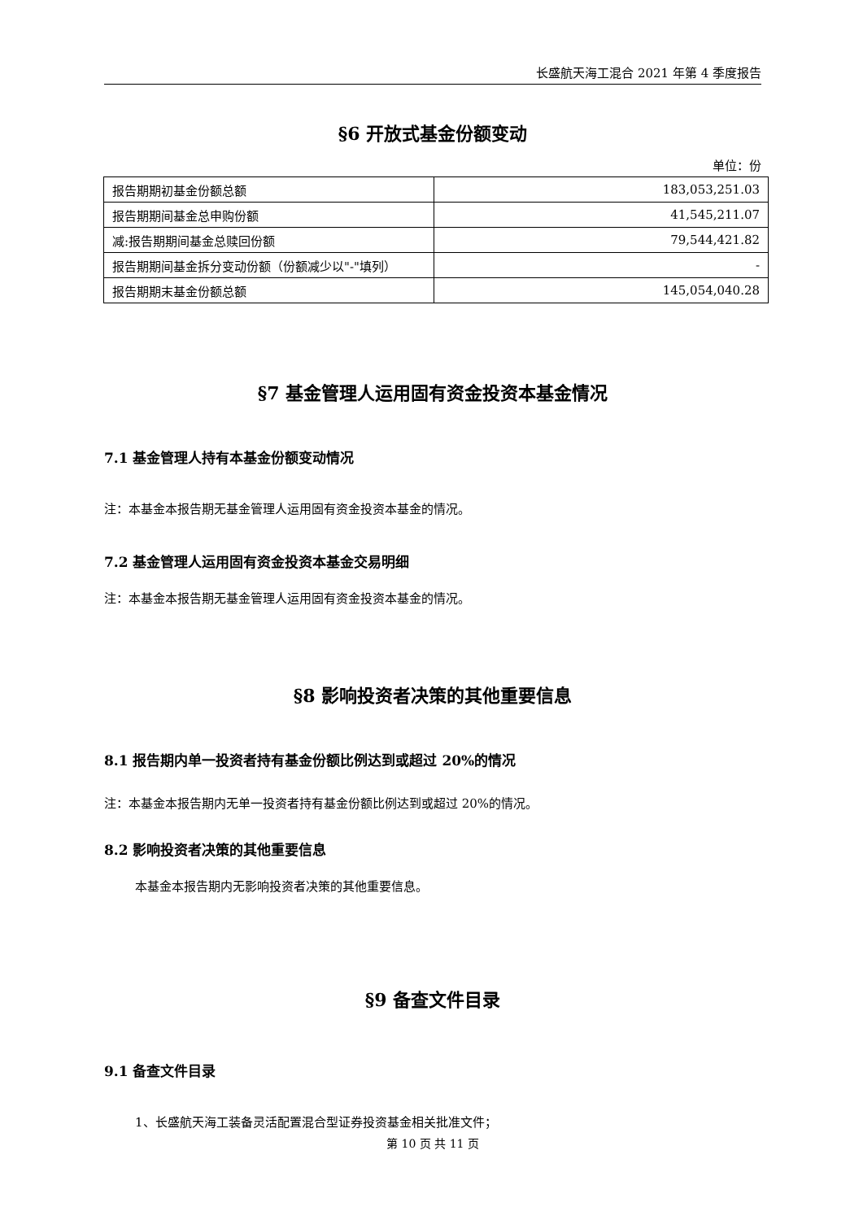长盛航天海工混合 2021 年第 4 季度报告
§6 开放式基金份额变动
单位：份
| 报告期期初基金份额总额 | 183,053,251.03 |
| 报告期期间基金总申购份额 | 41,545,211.07 |
| 减:报告期期间基金总赎回份额 | 79,544,421.82 |
| 报告期期间基金拆分变动份额（份额减少以"-"填列） | - |
| 报告期期末基金份额总额 | 145,054,040.28 |
§7 基金管理人运用固有资金投资本基金情况
7.1 基金管理人持有本基金份额变动情况
注：本基金本报告期无基金管理人运用固有资金投资本基金的情况。
7.2 基金管理人运用固有资金投资本基金交易明细
注：本基金本报告期无基金管理人运用固有资金投资本基金的情况。
§8 影响投资者决策的其他重要信息
8.1 报告期内单一投资者持有基金份额比例达到或超过 20%的情况
注：本基金本报告期内无单一投资者持有基金份额比例达到或超过 20%的情况。
8.2 影响投资者决策的其他重要信息
本基金本报告期内无影响投资者决策的其他重要信息。
§9 备查文件目录
9.1 备查文件目录
1、长盛航天海工装备灵活配置混合型证券投资基金相关批准文件；
第 10 页 共 11 页